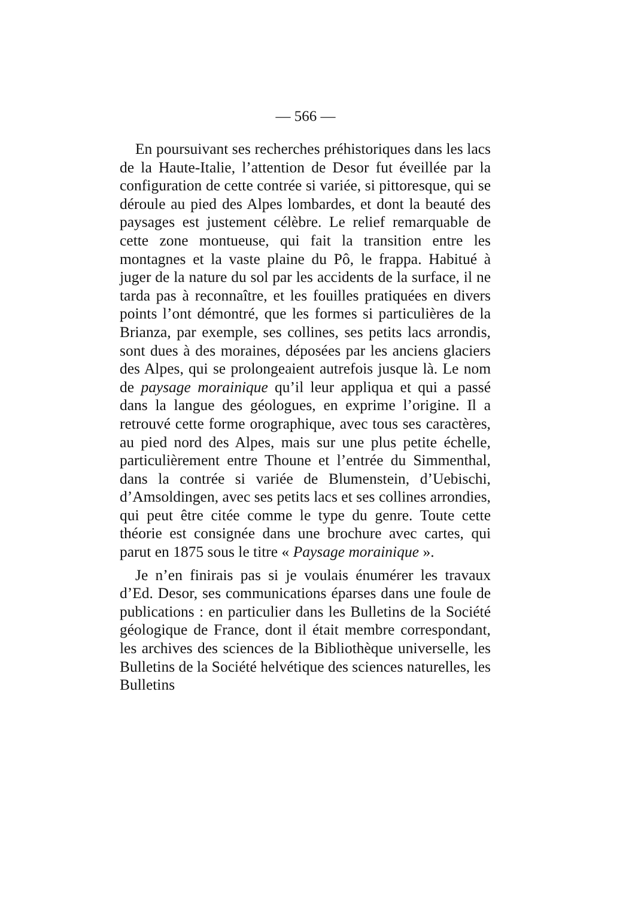— 566 —
En poursuivant ses recherches préhistoriques dans les lacs de la Haute-Italie, l’attention de Desor fut éveillée par la configuration de cette contrée si variée, si pittoresque, qui se déroule au pied des Alpes lombardes, et dont la beauté des paysages est justement célèbre. Le relief remarquable de cette zone montueuse, qui fait la transition entre les montagnes et la vaste plaine du Pô, le frappa. Habitué à juger de la nature du sol par les accidents de la surface, il ne tarda pas à reconnaître, et les fouilles pratiquées en divers points l’ont démontré, que les formes si particulières de la Brianza, par exemple, ses collines, ses petits lacs arrondis, sont dues à des moraines, déposées par les anciens glaciers des Alpes, qui se prolongeaient autrefois jusque là. Le nom de paysage morainique qu’il leur appliqua et qui a passé dans la langue des géologues, en exprime l’origine. Il a retrouvé cette forme orographique, avec tous ses caractères, au pied nord des Alpes, mais sur une plus petite échelle, particulièrement entre Thoune et l’entrée du Simmenthal, dans la contrée si variée de Blumenstein, d’Uebischi, d’Amsoldingen, avec ses petits lacs et ses collines arrondies, qui peut être citée comme le type du genre. Toute cette théorie est consignée dans une brochure avec cartes, qui parut en 1875 sous le titre « Paysage morainique ».
Je n’en finirais pas si je voulais énumérer les travaux d’Ed. Desor, ses communications éparses dans une foule de publications : en particulier dans les Bulletins de la Société géologique de France, dont il était membre correspondant, les archives des sciences de la Bibliothèque universelle, les Bulletins de la Société helvétique des sciences naturelles, les Bulletins